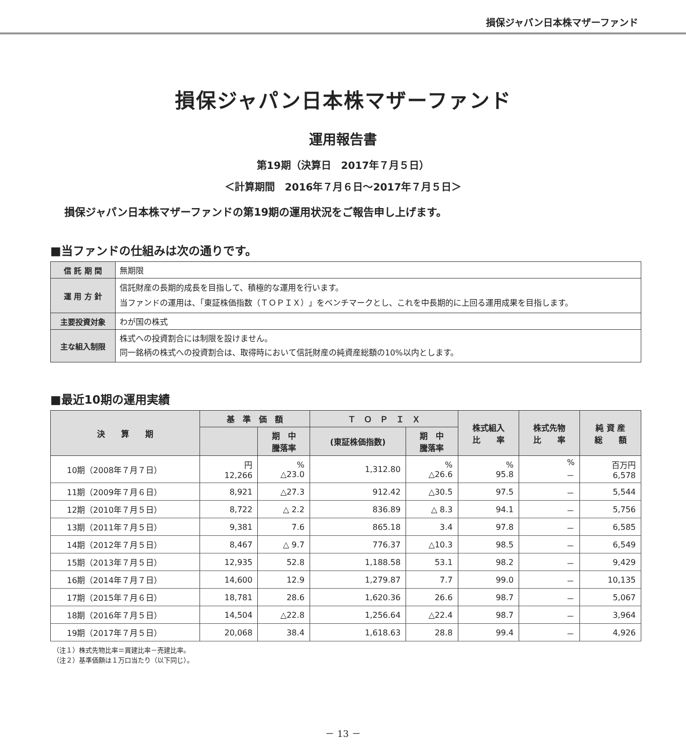損保ジャパン日本株マザーファンド
損保ジャパン日本株マザーファンド
運用報告書
第19期（決算日　2017年７月５日）
＜計算期間　2016年７月６日～2017年７月５日＞
損保ジャパン日本株マザーファンドの第19期の運用状況をご報告申し上げます。
■当ファンドの仕組みは次の通りです。
| 信 託 期 間 | 無期限 |
| 運 用 方 針 | 信託財産の長期的成長を目指して、積極的な運用を行います。 当ファンドの運用は、「東証株価指数（ＴＯＰＩＸ）」をベンチマークとし、これを中長期的に上回る運用成果を目指します。 |
| 主要投資対象 | わが国の株式 |
| 主な組入制限 | 株式への投資割合には制限を設けません。 同一銘柄の株式への投資割合は、取得時において信託財産の純資産総額の10%以内とします。 |
■最近10期の運用実績
| 決 算 期 | 基 準 価 額 | | Ｔ Ｏ Ｐ Ｉ Ｘ | | 株式組入 比 率 | 株式先物 比 率 | 純 資 産 総 額 |
| --- | --- | --- | --- | --- | --- | --- | --- |
| | | 期 中 騰落率 | (東証株価指数) | 期 中 騰落率 | | | |
| 10期（2008年７月７日） | 円 12,266 | % △23.0 | 1,312.80 | % △26.6 | % 95.8 | % － | 百万円 6,578 |
| 11期（2009年７月６日） | 8,921 | △27.3 | 912.42 | △30.5 | 97.5 | － | 5,544 |
| 12期（2010年７月５日） | 8,722 | △ 2.2 | 836.89 | △ 8.3 | 94.1 | － | 5,756 |
| 13期（2011年７月５日） | 9,381 | 7.6 | 865.18 | 3.4 | 97.8 | － | 6,585 |
| 14期（2012年７月５日） | 8,467 | △ 9.7 | 776.37 | △10.3 | 98.5 | － | 6,549 |
| 15期（2013年７月５日） | 12,935 | 52.8 | 1,188.58 | 53.1 | 98.2 | － | 9,429 |
| 16期（2014年７月７日） | 14,600 | 12.9 | 1,279.87 | 7.7 | 99.0 | － | 10,135 |
| 17期（2015年７月６日） | 18,781 | 28.6 | 1,620.36 | 26.6 | 98.7 | － | 5,067 |
| 18期（2016年７月５日） | 14,504 | △22.8 | 1,256.64 | △22.4 | 98.7 | － | 3,964 |
| 19期（2017年７月５日） | 20,068 | 38.4 | 1,618.63 | 28.8 | 99.4 | － | 4,926 |
（注１）株式先物比率＝買建比率－売建比率。
（注２）基準価額は１万口当たり（以下同じ）。
－ 13 －